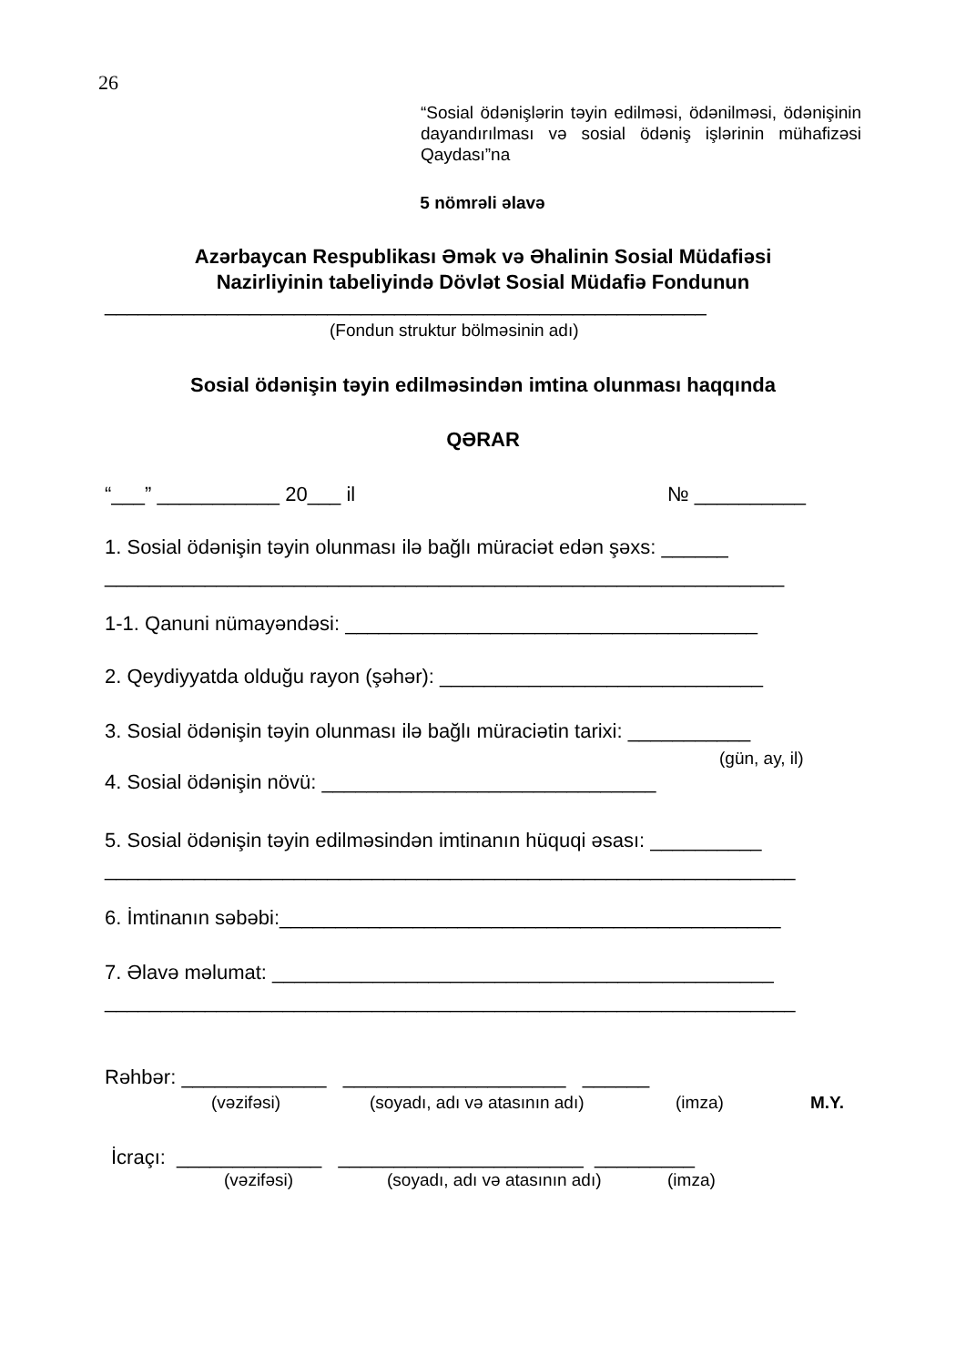26
“Sosial ödənişlərin təyin edilməsi, ödənilməsi, ödənişinin dayandırılması və sosial ödəniş işlərinin mühafizəsi Qaydası”na
5 nömrəli əlavə
Azərbaycan Respublikası Əmək və Əhalinin Sosial Müdafiəsi
Nazirliyinin tabeliyində Dövlət Sosial Müdafiə Fondunun
______________________________________________________
(Fondun struktur bölməsinin adı)
Sosial ödənişin təyin edilməsindən imtina olunması haqqında
QƏRAR
“___” ___________ 20___ il
№ __________
1. Sosial ödənişin təyin olunması ilə bağlı müraciət edən şəxs: ______
_____________________________________________________________
1-1. Qanuni nümayəndəsi: _____________________________________
2. Qeydiyyatda olduğu rayon (şəhər): _____________________________
3. Sosial ödənişin təyin olunması ilə bağlı müraciətin tarixi: ___________
(gün, ay, il)
4. Sosial ödənişin növü: ______________________________
5. Sosial ödənişin təyin edilməsindən imtinanın hüquqi əsası: __________
______________________________________________________________
6. İmtinanın səbəbi:_____________________________________________
7. Əlavə məlumat: _____________________________________________
______________________________________________________________
Rəhbər: _____________ ____________________ ______
(vəzifəsi)
(soyadı, adı və atasının adı)
(imza)
M.Y.
İcraçı: _____________ ______________________ _________
(vəzifəsi)
(soyadı, adı və atasının adı)
(imza)